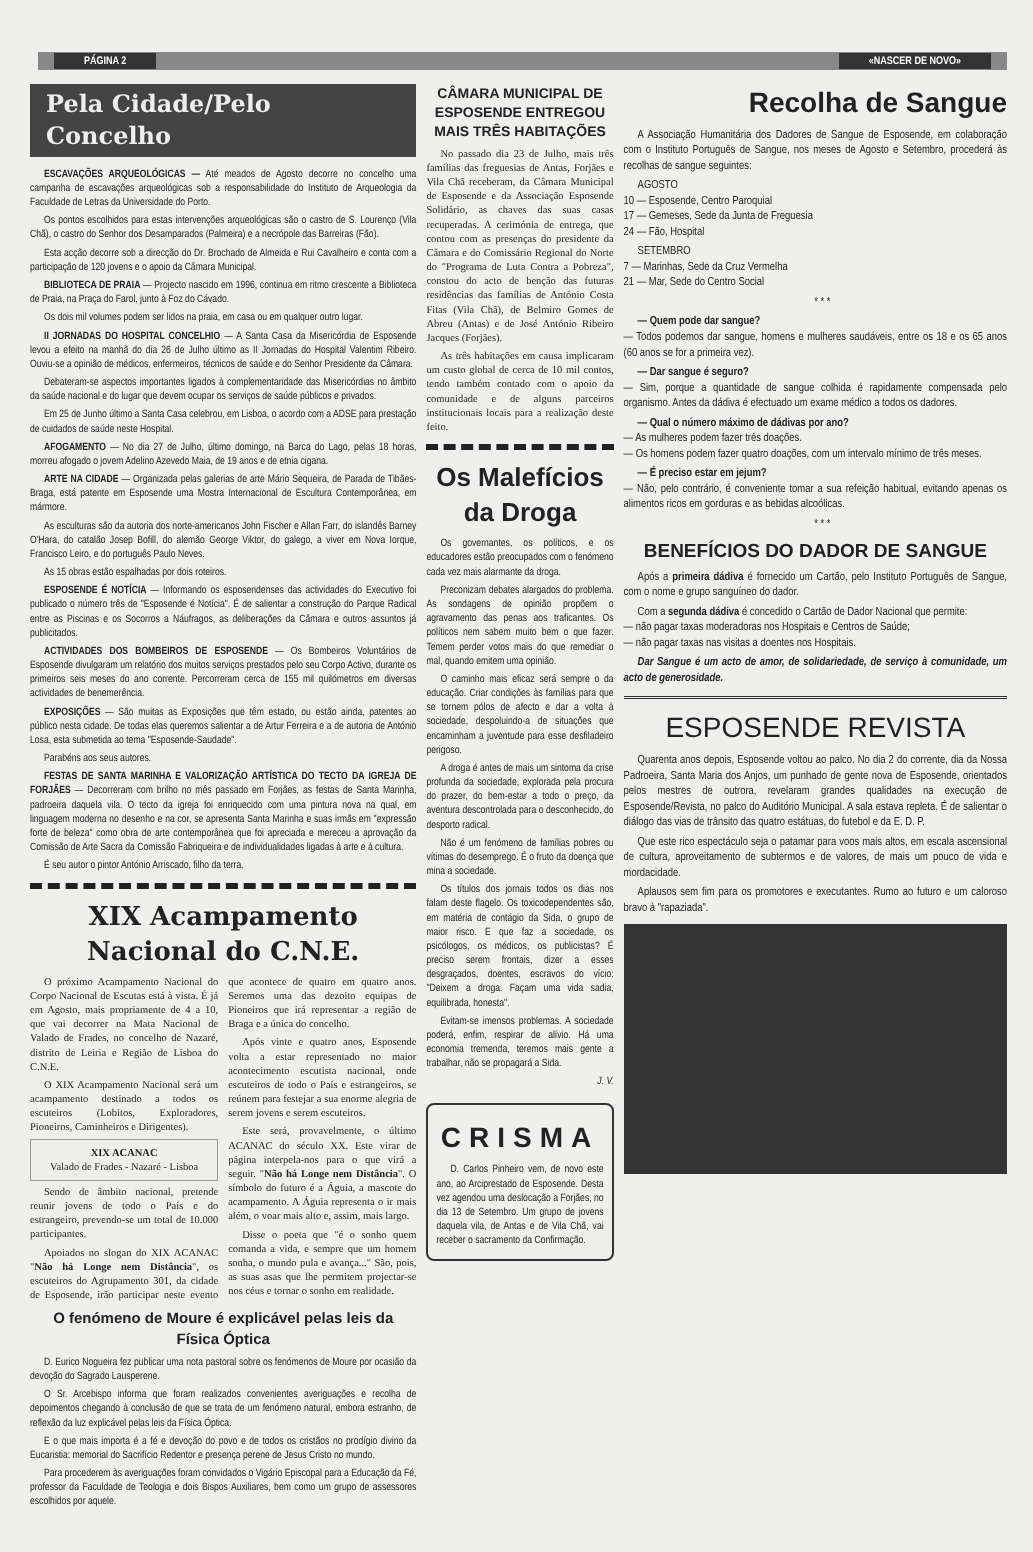PÁGINA 2 «NASCER DE NOVO»
Pela Cidade/Pelo Concelho
ESCAVAÇÕES ARQUEOLÓGICAS — Até meados de Agosto decorre no concelho uma campanha de escavações arqueológicas sob a responsabilidade do Instituto de Arqueologia da Faculdade de Letras da Universidade do Porto.
Os pontos escolhidos para estas intervenções arqueológicas são o castro de S. Lourenço (Vila Chã), o castro do Senhor dos Desamparados (Palmeira) e a necrópole das Barreiras (Fão).
Esta acção decorre sob a direcção do Dr. Brochado de Almeida e Rui Cavalheiro e conta com a participação de 120 jovens e o apoio da Câmara Municipal.
BIBLIOTECA DE PRAIA — Projecto nascido em 1996, continua em ritmo crescente a Biblioteca de Praia, na Praça do Farol, junto à Foz do Cávado.
Os dois mil volumes podem ser lidos na praia, em casa ou em qualquer outro lugar.
II JORNADAS DO HOSPITAL CONCELHIO — A Santa Casa da Misericórdia de Esposende levou a efeito na manhã do dia 26 de Julho último as II Jornadas do Hospital Valentim Ribeiro. Ouviu-se a opinião de médicos, enfermeiros, técnicos de saúde e do Senhor Presidente da Câmara.
Debateram-se aspectos importantes ligados à complementaridade das Misericórdias no âmbito da saúde nacional e do lugar que devem ocupar os serviços de saúde públicos e privados.
Em 25 de Junho último a Santa Casa celebrou, em Lisboa, o acordo com a ADSE para prestação de cuidados de saúde neste Hospital.
AFOGAMENTO — No dia 27 de Julho, último domingo, na Barca do Lago, pelas 18 horas, morreu afogado o jovem Adelino Azevedo Maia, de 19 anos e de etnia cigana.
ARTE NA CIDADE — Organizada pelas galerias de arte Mário Sequeira, de Parada de Tibães-Braga, está patente em Esposende uma Mostra Internacional de Escultura Contemporânea, em mármore.
As esculturas são da autoria dos norte-americanos John Fischer e Allan Farr, do islandês Barney O'Hara, do catalão Josep Bofill, do alemão George Viktor, do galego, a viver em Nova Iorque, Francisco Leiro, e do português Paulo Neves.
As 15 obras estão espalhadas por dois roteiros.
ESPOSENDE É NOTÍCIA — Informando os esposendenses das actividades do Executivo foi publicado o número três de "Esposende é Notícia". É de salientar a construção do Parque Radical entre as Piscinas e os Socorros a Náufragos, as deliberações da Câmara e outros assuntos já publicitados.
ACTIVIDADES DOS BOMBEIROS DE ESPOSENDE — Os Bombeiros Voluntários de Esposende divulgaram um relatório dos muitos serviços prestados pelo seu Corpo Activo, durante os primeiros seis meses do ano corrente. Percorreram cerca de 155 mil quilómetros em diversas actividades de benemerência.
EXPOSIÇÕES — São muitas as Exposições que têm estado, ou estão ainda, patentes ao público nesta cidade. De todas elas queremos salientar a de Artur Ferreira e a de autoria de António Losa, esta submetida ao tema "Esposende-Saudade".
Parabéns aos seus autores.
FESTAS DE SANTA MARINHA E VALORIZAÇÃO ARTÍSTICA DO TECTO DA IGREJA DE FORJÃES — Decorreram com brilho no mês passado em Forjães, as festas de Santa Marinha, padroeira daquela vila. O tecto da igreja foi enriquecido com uma pintura nova na qual, em linguagem moderna no desenho e na cor, se apresenta Santa Marinha e suas irmãs em "expressão forte de beleza" como obra de arte contemporânea que foi apreciada e mereceu a aprovação da Comissão de Arte Sacra da Comissão Fabriqueira e de individualidades ligadas à arte e à cultura.
É seu autor o pintor António Arriscado, filho da terra.
XIX Acampamento Nacional do C.N.E.
O próximo Acampamento Nacional do Corpo Nacional de Escutas está à vista. É já em Agosto, mais propriamente de 4 a 10, que vai decorrer na Mata Nacional de Valado de Frades, no concelho de Nazaré, distrito de Leiria e Região de Lisboa do C.N.E.
O XIX Acampamento Nacional será um acampamento destinado a todos os escuteiros (Lobitos, Exploradores, Pioneiros, Caminheiros e Dirigentes).
XIX ACANAC
Valado de Frades - Nazaré - Lisboa
Sendo de âmbito nacional, pretende reunir jovens de todo o País e do estrangeiro, prevendo-se um total de 10.000 participantes.
Apoiados no slogan do XIX ACANAC "Não há Longe nem Distância", os escuteiros do Agrupamento 301, da cidade de Esposende, irão participar neste evento que acontece de quatro em quatro anos. Seremos uma das dezoito equipas de Pioneiros que irá representar a região de Braga e a única do concelho.
Após vinte e quatro anos, Esposende volta a estar representado no maior acontecimento escutista nacional, onde escuteiros de todo o País e estrangeiros, se reúnem para festejar a sua enorme alegria de serem jovens e serem escuteiros.
Este será, provavelmente, o último ACANAC do século XX. Este virar de página interpela-nos para o que virá a seguir. "Não há Longe nem Distância". O símbolo do futuro é a Águia, a mascote do acampamento. A Águia representa o ir mais além, o voar mais alto e, assim, mais largo.
Disse o poeta que "é o sonho quem comanda a vida, e sempre que um homem sonha, o mundo pula e avança..." São, pois, as suas asas que lhe permitem projectar-se nos céus e tornar o sonho em realidade.
O fenómeno de Moure é explicável pelas leis da Física Óptica
D. Eurico Nogueira fez publicar uma nota pastoral sobre os fenómenos de Moure por ocasião da devoção do Sagrado Lausperene.
O Sr. Arcebispo informa que foram realizados convenientes averiguações e recolha de depoimentos chegando à conclusão de que se trata de um fenómeno natural, embora estranho, de reflexão da luz explicável pelas leis da Física Óptica.
E o que mais importa é a fé e devoção do povo e de todos os cristãos no prodígio divino da Eucaristia: memorial do Sacrifício Redentor e presença perene de Jesus Cristo no mundo.
Para procederem às averiguações foram convidados o Vigário Episcopal para a Educação da Fé, professor da Faculdade de Teologia e dois Bispos Auxiliares, bem como um grupo de assessores escolhidos por aquele.
CÂMARA MUNICIPAL DE ESPOSENDE ENTREGOU MAIS TRÊS HABITAÇÕES
No passado dia 23 de Julho, mais três famílias das freguesias de Antas, Forjães e Vila Chã receberam, da Câmara Municipal de Esposende e da Associação Esposende Solidário, as chaves das suas casas recuperadas. A cerimónia de entrega, que contou com as presenças do presidente da Câmara e do Comissário Regional do Norte do "Programa de Luta Contra a Pobreza", constou do acto de benção das futuras residências das famílias de António Costa Fitas (Vila Chã), de Belmiro Gomes de Abreu (Antas) e de José António Ribeiro Jacques (Forjães).
As três habitações em causa implicaram um custo global de cerca de 10 mil contos, tendo também contado com o apoio da comunidade e de alguns parceiros institucionais locais para a realização deste feito.
Os Malefícios da Droga
Os governantes, os políticos, e os educadores estão preocupados com o fenómeno cada vez mais alarmante da droga.
Preconizam debates alargados do problema. As sondagens de opinião propõem o agravamento das penas aos traficantes. Os políticos nem sabem muito bem o que fazer. Temem perder votos mais do que remediar o mal, quando emitem uma opinião.
O caminho mais eficaz será sempre o da educação. Criar condições às famílias para que se tornem pólos de afecto e dar a volta à sociedade, despoluindo-a de situações que encaminham a juventude para esse desfiladeiro perigoso.
A droga é antes de mais um sintoma da crise profunda da sociedade, explorada pela procura do prazer, do bem-estar a todo o preço, da aventura descontrolada para o desconhecido, do desporto radical.
Não é um fenómeno de famílias pobres ou vítimas do desemprego. É o fruto da doença que mina a sociedade.
Os títulos dos jornais todos os dias nos falam deste flagelo. Os toxicodependentes são, em matéria de contágio da Sida, o grupo de maior risco. E que faz a sociedade, os psicólogos, os médicos, os publicistas? É preciso serem frontais, dizer a esses desgraçados, doentes, escravos do vício: "Deixem a droga. Façam uma vida sadia, equilibrada, honesta".
Evitam-se imensos problemas. A sociedade poderá, enfim, respirar de alívio. Há uma economia tremenda, teremos mais gente a trabalhar, não se propagará a Sida.
J. V.
CRISMA
D. Carlos Pinheiro vem, de novo este ano, ao Arciprestado de Esposende. Desta vez agendou uma deslocação a Forjães, no dia 13 de Setembro. Um grupo de jovens daquela vila, de Antas e de Vila Chã, vai receber o sacramento da Confirmação.
Recolha de Sangue
A Associação Humanitária dos Dadores de Sangue de Esposende, em colaboração com o Instituto Português de Sangue, nos meses de Agosto e Setembro, procederá às recolhas de sangue seguintes:
AGOSTO
10 — Esposende, Centro Paroquial
17 — Gemeses, Sede da Junta de Freguesia
24 — Fão, Hospital
SETEMBRO
7 — Marinhas, Sede da Cruz Vermelha
21 — Mar, Sede do Centro Social
* * *
— Quem pode dar sangue?
— Todos podemos dar sangue, homens e mulheres saudáveis, entre os 18 e os 65 anos (60 anos se for a primeira vez).
— Dar sangue é seguro?
— Sim, porque a quantidade de sangue colhida é rapidamente compensada pelo organismo. Antes da dádiva é efectuado um exame médico a todos os dadores.
— Qual o número máximo de dádivas por ano?
— As mulheres podem fazer três doações.
— Os homens podem fazer quatro doações, com um intervalo mínimo de três meses.
— É preciso estar em jejum?
— Não, pelo contrário, é conveniente tomar a sua refeição habitual, evitando apenas os alimentos ricos em gorduras e as bebidas alcoólicas.
* * *
BENEFÍCIOS DO DADOR DE SANGUE
Após a primeira dádiva é fornecido um Cartão, pelo Instituto Português de Sangue, com o nome e grupo sanguíneo do dador.
Com a segunda dádiva é concedido o Cartão de Dador Nacional que permite:
— não pagar taxas moderadoras nos Hospitais e Centros de Saúde;
— não pagar taxas nas visitas a doentes nos Hospitais.
Dar Sangue é um acto de amor, de solidariedade, de serviço à comunidade, um acto de generosidade.
ESPOSENDE REVISTA
Quarenta anos depois, Esposende voltou ao palco. No dia 2 do corrente, dia da Nossa Padroeira, Santa Maria dos Anjos, um punhado de gente nova de Esposende, orientados pelos mestres de outrora, revelaram grandes qualidades na execução de Esposende/Revista, no palco do Auditório Municipal. A sala estava repleta. É de salientar o diálogo das vias de trânsito das quatro estátuas, do futebol e da E. D. P.
Que este rico espectáculo seja o patamar para voos mais altos, em escala ascensional de cultura, aproveitamento de subtermos e de valores, de mais um pouco de vida e mordacidade.
Aplausos sem fim para os promotores e executantes. Rumo ao futuro e um caloroso bravo à "rapaziada".